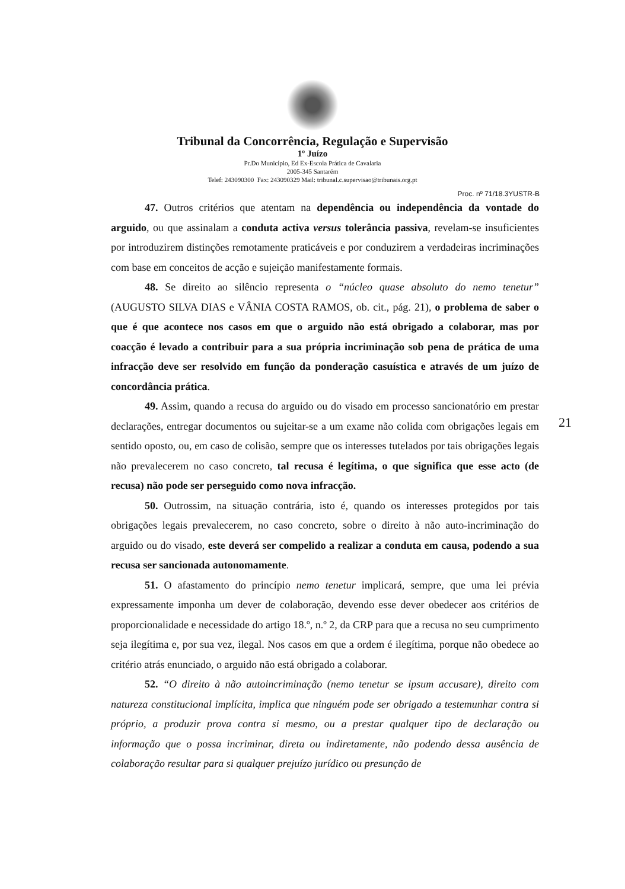Tribunal da Concorrência, Regulação e Supervisão
1º Juízo
Pr.Do Município, Ed Ex-Escola Prática de Cavalaria
2005-345 Santarém
Telef: 243090300 Fax: 243090329 Mail: tribunal.c.supervisao@tribunais.org.pt
Proc. nº 71/18.3YUSTR-B
47. Outros critérios que atentam na dependência ou independência da vontade do arguido, ou que assinalam a conduta activa versus tolerância passiva, revelam-se insuficientes por introduzirem distinções remotamente praticáveis e por conduzirem a verdadeiras incriminações com base em conceitos de acção e sujeição manifestamente formais.
48. Se direito ao silêncio representa o “núcleo quase absoluto do nemo tenetur” (AUGUSTO SILVA DIAS e VÂNIA COSTA RAMOS, ob. cit., pág. 21), o problema de saber o que é que acontece nos casos em que o arguido não está obrigado a colaborar, mas por coacção é levado a contribuir para a sua própria incriminação sob pena de prática de uma infracção deve ser resolvido em função da ponderação casuística e através de um juízo de concordância prática.
49. Assim, quando a recusa do arguido ou do visado em processo sancionatório em prestar declarações, entregar documentos ou sujeitar-se a um exame não colida com obrigações legais em sentido oposto, ou, em caso de colisão, sempre que os interesses tutelados por tais obrigações legais não prevalecerem no caso concreto, tal recusa é legítima, o que significa que esse acto (de recusa) não pode ser perseguido como nova infracção.
50. Outrossim, na situação contrária, isto é, quando os interesses protegidos por tais obrigações legais prevalecerem, no caso concreto, sobre o direito à não auto-incriminação do arguido ou do visado, este deverá ser compelido a realizar a conduta em causa, podendo a sua recusa ser sancionada autonomamente.
51. O afastamento do princípio nemo tenetur implicará, sempre, que uma lei prévia expressamente imponha um dever de colaboração, devendo esse dever obedecer aos critérios de proporcionalidade e necessidade do artigo 18.º, n.º 2, da CRP para que a recusa no seu cumprimento seja ilegítima e, por sua vez, ilegal. Nos casos em que a ordem é ilegítima, porque não obedece ao critério atrás enunciado, o arguido não está obrigado a colaborar.
52. “O direito à não autoincriminação (nemo tenetur se ipsum accusare), direito com natureza constitucional implícita, implica que ninguém pode ser obrigado a testemunhar contra si próprio, a produzir prova contra si mesmo, ou a prestar qualquer tipo de declaração ou informação que o possa incriminar, direta ou indiretamente, não podendo dessa ausência de colaboração resultar para si qualquer prejuízo jurídico ou presunção de
21